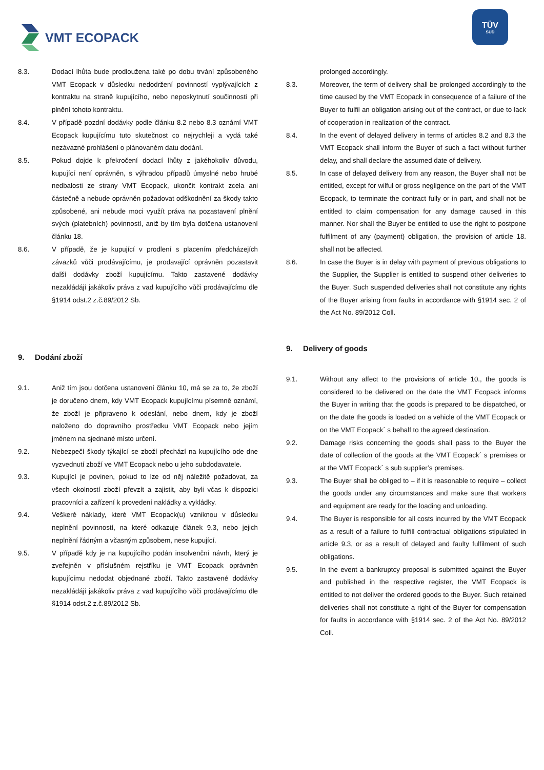VMT ECOPACK
TÜV
SÜD
8.3. Dodací lhůta bude prodloužena také po dobu trvání způsobeného VMT Ecopack v důsledku nedodržení povinností vyplývajících z kontraktu na straně kupujícího, nebo neposkytnutí součinnosti při plnění tohoto kontraktu.
8.4. V případě pozdní dodávky podle článku 8.2 nebo 8.3 oznámí VMT Ecopack kupujícímu tuto skutečnost co nejrychleji a vydá také nezávazné prohlášení o plánovaném datu dodání.
8.5. Pokud dojde k překročení dodací lhůty z jakéhokoliv důvodu, kupující není oprávněn, s výhradou případů úmyslné nebo hrubé nedbalosti ze strany VMT Ecopack, ukončit kontrakt zcela ani částečně a nebude oprávněn požadovat odškodnění za škody takto způsobené, ani nebude moci využít práva na pozastavení plnění svých (platebních) povinností, aniž by tím byla dotčena ustanovení článku 18.
8.6. V případě, že je kupující v prodlení s placením předcházejích závazků vůči prodávajícímu, je prodavající oprávněn pozastavit další dodávky zboží kupujícímu. Takto zastavené dodávky nezakládájí jakákoliv práva z vad kupujícího vůči prodávajícímu dle §1914 odst.2 z.č.89/2012 Sb.
9. Dodání zboží
9.1. Aniž tím jsou dotčena ustanovení článku 10, má se za to, že zboží je doručeno dnem, kdy VMT Ecopack kupujícímu písemně oznámí, že zboží je připraveno k odeslání, nebo dnem, kdy je zboží naloženo do dopravního prostředku VMT Ecopack nebo jejím jménem na sjednané místo určení.
9.2. Nebezpečí škody týkající se zboží přechází na kupujícího ode dne vyzvednutí zboží ve VMT Ecopack nebo u jeho subdodavatele.
9.3. Kupující je povinen, pokud to lze od něj náležitě požadovat, za všech okolností zboží převzít a zajistit, aby byli včas k dispozici pracovníci a zařízení k provedení nakládky a vykládky.
9.4. Veškeré náklady, které VMT Ecopack(u) vzniknou v důsledku neplnění povinností, na které odkazuje článek 9.3, nebo jejich neplnění řádným a včasným způsobem, nese kupující.
9.5. V případě kdy je na kupujícího podán insolvenční návrh, který je zveřejněn v příslušném rejstříku je VMT Ecopack oprávněn kupujícímu nedodat objednané zboží. Takto zastavené dodávky nezakládájí jakákoliv práva z vad kupujícího vůči prodávajícímu dle §1914 odst.2 z.č.89/2012 Sb.
prolonged accordingly.
8.3. Moreover, the term of delivery shall be prolonged accordingly to the time caused by the VMT Ecopack in consequence of a failure of the Buyer to fulfil an obligation arising out of the contract, or due to lack of cooperation in realization of the contract.
8.4. In the event of delayed delivery in terms of articles 8.2 and 8.3 the VMT Ecopack shall inform the Buyer of such a fact without further delay, and shall declare the assumed date of delivery.
8.5. In case of delayed delivery from any reason, the Buyer shall not be entitled, except for wilful or gross negligence on the part of the VMT Ecopack, to terminate the contract fully or in part, and shall not be entitled to claim compensation for any damage caused in this manner. Nor shall the Buyer be entitled to use the right to postpone fulfilment of any (payment) obligation, the provision of article 18. shall not be affected.
8.6. In case the Buyer is in delay with payment of previous obligations to the Supplier, the Supplier is entitled to suspend other deliveries to the Buyer. Such suspended deliveries shall not constitute any rights of the Buyer arising from faults in accordance with §1914 sec. 2 of the Act No. 89/2012 Coll.
9. Delivery of goods
9.1. Without any affect to the provisions of article 10., the goods is considered to be delivered on the date the VMT Ecopack informs the Buyer in writing that the goods is prepared to be dispatched, or on the date the goods is loaded on a vehicle of the VMT Ecopack or on the VMT Ecopack´ s behalf to the agreed destination.
9.2. Damage risks concerning the goods shall pass to the Buyer the date of collection of the goods at the VMT Ecopack´ s premises or at the VMT Ecopack´ s sub supplier’s premises.
9.3. The Buyer shall be obliged to – if it is reasonable to require – collect the goods under any circumstances and make sure that workers and equipment are ready for the loading and unloading.
9.4. The Buyer is responsible for all costs incurred by the VMT Ecopack as a result of a failure to fulfill contractual obligations stipulated in article 9.3, or as a result of delayed and faulty fulfilment of such obligations.
9.5. In the event a bankruptcy proposal is submitted against the Buyer and published in the respective register, the VMT Ecopack is entitled to not deliver the ordered goods to the Buyer. Such retained deliveries shall not constitute a right of the Buyer for compensation for faults in accordance with §1914 sec. 2 of the Act No. 89/2012 Coll.